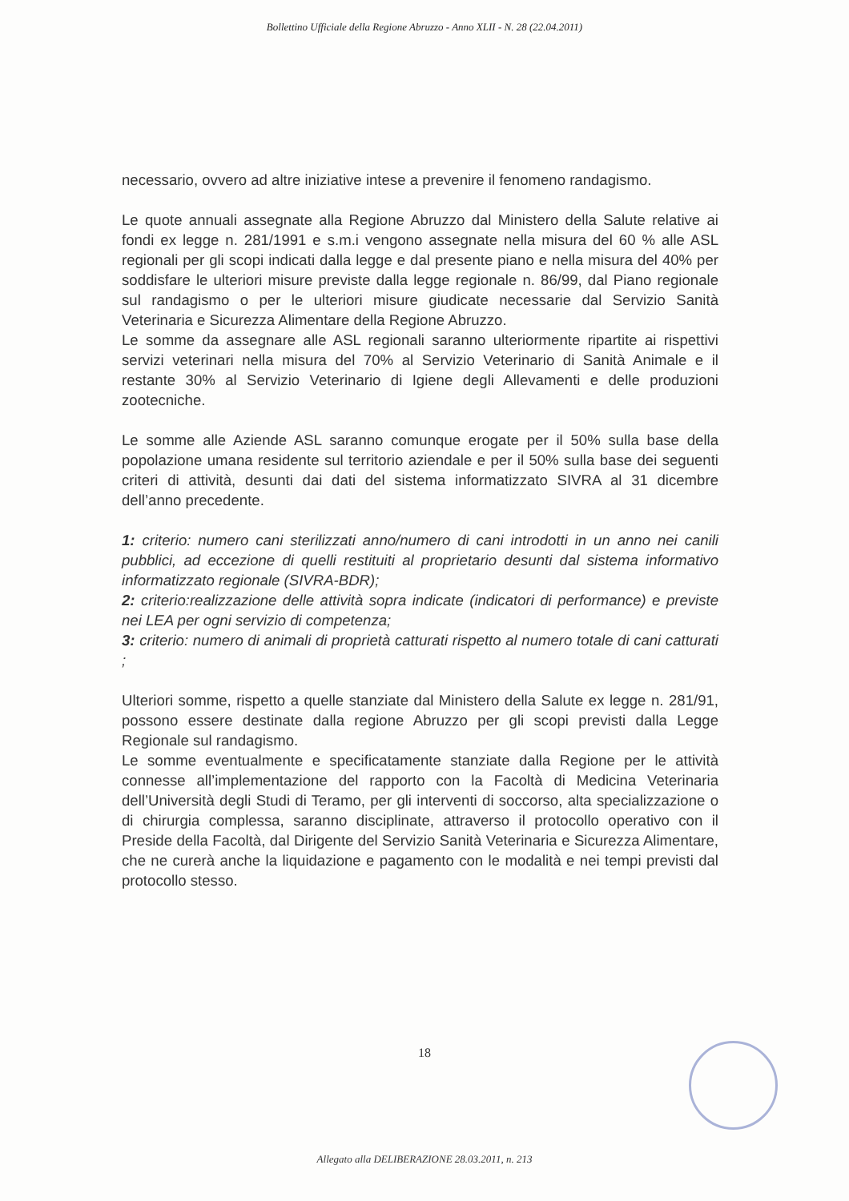Bollettino Ufficiale della Regione Abruzzo - Anno XLII - N. 28 (22.04.2011)
necessario, ovvero ad altre iniziative intese a prevenire il fenomeno randagismo.
Le quote annuali assegnate alla Regione Abruzzo dal Ministero della Salute relative ai fondi ex legge n. 281/1991 e s.m.i vengono assegnate nella misura del 60 % alle ASL regionali per gli scopi indicati dalla legge e dal presente piano e nella misura del 40% per soddisfare le ulteriori misure previste dalla legge regionale n. 86/99, dal Piano regionale sul randagismo o per le ulteriori misure giudicate necessarie dal Servizio Sanità Veterinaria e Sicurezza Alimentare della Regione Abruzzo.
Le somme da assegnare alle ASL regionali saranno ulteriormente ripartite ai rispettivi servizi veterinari nella misura del 70% al Servizio Veterinario di Sanità Animale e il restante 30% al Servizio Veterinario di Igiene degli Allevamenti e delle produzioni zootecniche.
Le somme alle Aziende ASL saranno comunque erogate per il 50% sulla base della popolazione umana residente sul territorio aziendale e per il 50% sulla base dei seguenti criteri di attività, desunti dai dati del sistema informatizzato SIVRA al 31 dicembre dell’anno precedente.
1: criterio: numero cani sterilizzati anno/numero di cani introdotti in un anno nei canili pubblici, ad eccezione di quelli restituiti al proprietario desunti dal sistema informativo informatizzato regionale (SIVRA-BDR);
2: criterio:realizzazione delle attività sopra indicate (indicatori di performance) e previste nei LEA per ogni servizio di competenza;
3: criterio: numero di animali di proprietà catturati rispetto al numero totale di cani catturati ;
Ulteriori somme, rispetto a quelle stanziate dal Ministero della Salute ex legge n. 281/91, possono essere destinate dalla regione Abruzzo per gli scopi previsti dalla Legge Regionale sul randagismo.
Le somme eventualmente e specificatamente stanziate dalla Regione per le attività connesse all’implementazione del rapporto con la Facoltà di Medicina Veterinaria dell’Università degli Studi di Teramo, per gli interventi di soccorso, alta specializzazione o di chirurgia complessa, saranno disciplinate, attraverso il protocollo operativo con il Preside della Facoltà, dal Dirigente del Servizio Sanità Veterinaria e Sicurezza Alimentare, che ne curerà anche la liquidazione e pagamento con le modalità e nei tempi previsti dal protocollo stesso.
18
Allegato alla DELIBERAZIONE 28.03.2011, n. 213